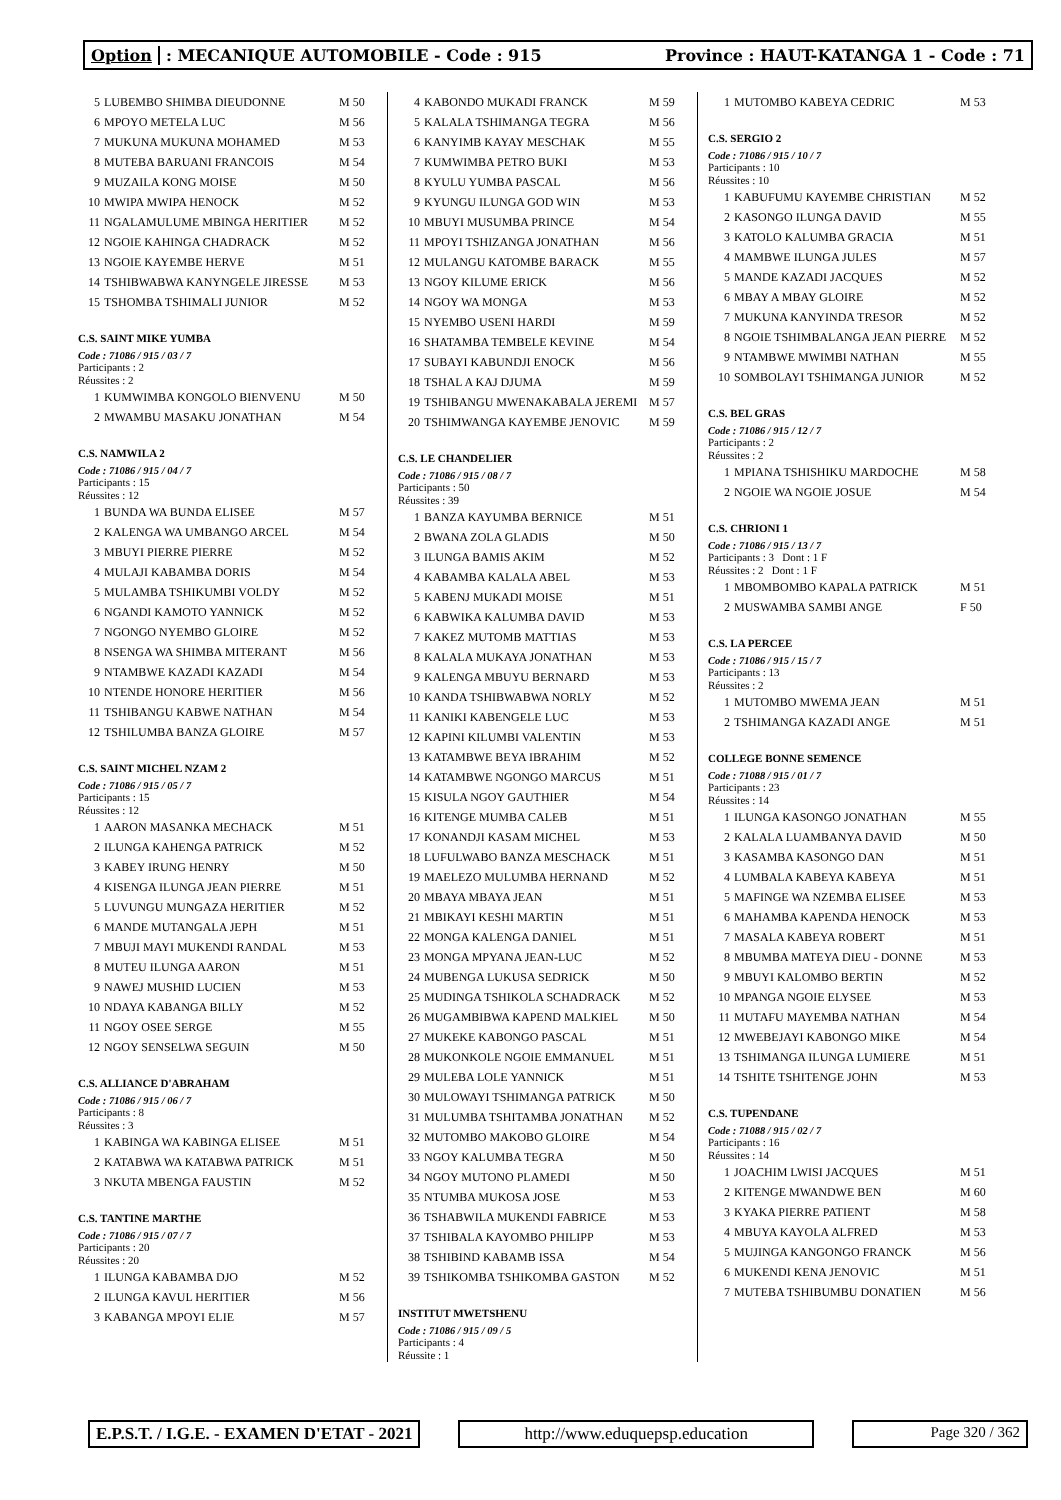Option: MECANIQUE AUTOMOBILE - Code : 915 Province : HAUT-KATANGA 1 - Code : 71
| 5 | LUBEMBO SHIMBA DIEUDONNE | M 50 |
| 6 | MPOYO METELA LUC | M 56 |
| 7 | MUKUNA MUKUNA MOHAMED | M 53 |
| 8 | MUTEBA BARUANI FRANCOIS | M 54 |
| 9 | MUZAILA KONG MOISE | M 50 |
| 10 | MWIPA MWIPA HENOCK | M 52 |
| 11 | NGALAMULUME MBINGA HERITIER | M 52 |
| 12 | NGOIE KAHINGA CHADRACK | M 52 |
| 13 | NGOIE KAYEMBE HERVE | M 51 |
| 14 | TSHIBWABWA KANYNGELE JIRESSE | M 53 |
| 15 | TSHOMBA TSHIMALI JUNIOR | M 52 |
C.S. SAINT MIKE YUMBA
Code : 71086 / 915 / 03 / 7
Participants : 2
Réussites : 2
| 1 | KUMWIMBA KONGOLO BIENVENU | M 50 |
| 2 | MWAMBU MASAKU JONATHAN | M 54 |
C.S. NAMWILA 2
Code : 71086 / 915 / 04 / 7
Participants : 15
Réussites : 12
| 1 | BUNDA WA BUNDA ELISEE | M 57 |
| 2 | KALENGA WA UMBANGO ARCEL | M 54 |
| 3 | MBUYI PIERRE PIERRE | M 52 |
| 4 | MULAJI KABAMBA DORIS | M 54 |
| 5 | MULAMBA TSHIKUMBI VOLDY | M 52 |
| 6 | NGANDI KAMOTO YANNICK | M 52 |
| 7 | NGONGO NYEMBO GLOIRE | M 52 |
| 8 | NSENGA WA SHIMBA MITERANT | M 56 |
| 9 | NTAMBWE KAZADI KAZADI | M 54 |
| 10 | NTENDE HONORE HERITIER | M 56 |
| 11 | TSHIBANGU KABWE NATHAN | M 54 |
| 12 | TSHILUMBA BANZA GLOIRE | M 57 |
C.S. SAINT MICHEL NZAM 2
Code : 71086 / 915 / 05 / 7
Participants : 15
Réussites : 12
| 1 | AARON MASANKA MECHACK | M 51 |
| 2 | ILUNGA KAHENGA PATRICK | M 52 |
| 3 | KABEY IRUNG HENRY | M 50 |
| 4 | KISENGA ILUNGA JEAN PIERRE | M 51 |
| 5 | LUVUNGU MUNGAZA HERITIER | M 52 |
| 6 | MANDE MUTANGALA JEPH | M 51 |
| 7 | MBUJI MAYI MUKENDI RANDAL | M 53 |
| 8 | MUTEU ILUNGA AARON | M 51 |
| 9 | NAWEJ MUSHID LUCIEN | M 53 |
| 10 | NDAYA KABANGA BILLY | M 52 |
| 11 | NGOY OSEE SERGE | M 55 |
| 12 | NGOY SENSELWA SEGUIN | M 50 |
C.S. ALLIANCE D'ABRAHAM
Code : 71086 / 915 / 06 / 7
Participants : 8
Réussites : 3
| 1 | KABINGA WA KABINGA ELISEE | M 51 |
| 2 | KATABWA WA KATABWA PATRICK | M 51 |
| 3 | NKUTA MBENGA FAUSTIN | M 52 |
C.S. TANTINE MARTHE
Code : 71086 / 915 / 07 / 7
Participants : 20
Réussites : 20
| 1 | ILUNGA KABAMBA DJO | M 52 |
| 2 | ILUNGA KAVUL HERITIER | M 56 |
| 3 | KABANGA MPOYI ELIE | M 57 |
| 4 | KABONDO MUKADI FRANCK | M 59 |
| 5 | KALALA TSHIMANGA TEGRA | M 56 |
| 6 | KANYIMB KAYAY MESCHAK | M 55 |
| 7 | KUMWIMBA PETRO BUKI | M 53 |
| 8 | KYULU YUMBA PASCAL | M 56 |
| 9 | KYUNGU ILUNGA GOD WIN | M 53 |
| 10 | MBUYI MUSUMBA PRINCE | M 54 |
| 11 | MPOYI TSHIZANGA JONATHAN | M 56 |
| 12 | MULANGU KATOMBE BARACK | M 55 |
| 13 | NGOY KILUME ERICK | M 56 |
| 14 | NGOY WA MONGA | M 53 |
| 15 | NYEMBO USENI HARDI | M 59 |
| 16 | SHATAMBA TEMBELE KEVINE | M 54 |
| 17 | SUBAYI KABUNDJI ENOCK | M 56 |
| 18 | TSHAL A KAJ DJUMA | M 59 |
| 19 | TSHIBANGU MWENAKABALA JEREMI | M 57 |
| 20 | TSHIMWANGA KAYEMBE JENOVIC | M 59 |
C.S. LE CHANDELIER
Code : 71086 / 915 / 08 / 7
Participants : 50
Réussites : 39
| 1 | BANZA KAYUMBA BERNICE | M 51 |
| 2 | BWANA ZOLA GLADIS | M 50 |
| 3 | ILUNGA BAMIS AKIM | M 52 |
| 4 | KABAMBA KALALA ABEL | M 53 |
| 5 | KABENJ MUKADI MOISE | M 51 |
| 6 | KABWIKA KALUMBA DAVID | M 53 |
| 7 | KAKEZ MUTOMB MATTIAS | M 53 |
| 8 | KALALA MUKAYA JONATHAN | M 53 |
| 9 | KALENGA MBUYU BERNARD | M 53 |
| 10 | KANDA TSHIBWABWA NORLY | M 52 |
| 11 | KANIKI KABENGELE LUC | M 53 |
| 12 | KAPINI KILUMBI VALENTIN | M 53 |
| 13 | KATAMBWE BEYA IBRAHIM | M 52 |
| 14 | KATAMBWE NGONGO MARCUS | M 51 |
| 15 | KISULA NGOY GAUTHIER | M 54 |
| 16 | KITENGE MUMBA CALEB | M 51 |
| 17 | KONANDJI KASAM MICHEL | M 53 |
| 18 | LUFULWABO BANZA MESCHACK | M 51 |
| 19 | MAELEZO MULUMBA HERNAND | M 52 |
| 20 | MBAYA MBAYA JEAN | M 51 |
| 21 | MBIKAYI KESHI MARTIN | M 51 |
| 22 | MONGA KALENGA DANIEL | M 51 |
| 23 | MONGA MPYANA JEAN-LUC | M 52 |
| 24 | MUBENGA LUKUSA SEDRICK | M 50 |
| 25 | MUDINGA TSHIKOLA SCHADRACK | M 52 |
| 26 | MUGAMBIBWA KAPEND MALKIEL | M 50 |
| 27 | MUKEKE KABONGO PASCAL | M 51 |
| 28 | MUKONKOLE NGOIE EMMANUEL | M 51 |
| 29 | MULEBA LOLE YANNICK | M 51 |
| 30 | MULOWAYI TSHIMANGA PATRICK | M 50 |
| 31 | MULUMBA TSHITAMBA JONATHAN | M 52 |
| 32 | MUTOMBO MAKOBO GLOIRE | M 54 |
| 33 | NGOY KALUMBA TEGRA | M 50 |
| 34 | NGOY MUTONO PLAMEDI | M 50 |
| 35 | NTUMBA MUKOSA JOSE | M 53 |
| 36 | TSHABWILA MUKENDI FABRICE | M 53 |
| 37 | TSHIBALA KAYOMBO PHILIPP | M 53 |
| 38 | TSHIBIND KABAMB ISSA | M 54 |
| 39 | TSHIKOMBA TSHIKOMBA GASTON | M 52 |
INSTITUT MWETSHENU
Code : 71086 / 915 / 09 / 5
Participants : 4
Réussite : 1
| 1 | MUTOMBO KABEYA CEDRIC | M 53 |
C.S. SERGIO 2
Code : 71086 / 915 / 10 / 7
Participants : 10
Réussites : 10
| 1 | KABUFUMU KAYEMBE CHRISTIAN | M 52 |
| 2 | KASONGO ILUNGA DAVID | M 55 |
| 3 | KATOLO KALUMBA GRACIA | M 51 |
| 4 | MAMBWE ILUNGA JULES | M 57 |
| 5 | MANDE KAZADI JACQUES | M 52 |
| 6 | MBAY A MBAY GLOIRE | M 52 |
| 7 | MUKUNA KANYINDA TRESOR | M 52 |
| 8 | NGOIE TSHIMBALANGA JEAN PIERRE | M 52 |
| 9 | NTAMBWE MWIMBI NATHAN | M 55 |
| 10 | SOMBOLAYI TSHIMANGA JUNIOR | M 52 |
C.S. BEL GRAS
Code : 71086 / 915 / 12 / 7
Participants : 2
Réussites : 2
| 1 | MPIANA TSHISHIKU MARDOCHE | M 58 |
| 2 | NGOIE WA NGOIE JOSUE | M 54 |
C.S. CHRIONI 1
Code : 71086 / 915 / 13 / 7
Participants : 3 Dont : 1 F
Réussites : 2 Dont : 1 F
| 1 | MBOMBOMBO KAPALA PATRICK | M 51 |
| 2 | MUSWAMBA SAMBI ANGE | F 50 |
C.S. LA PERCEE
Code : 71086 / 915 / 15 / 7
Participants : 13
Réussites : 2
| 1 | MUTOMBO MWEMA JEAN | M 51 |
| 2 | TSHIMANGA KAZADI ANGE | M 51 |
COLLEGE BONNE SEMENCE
Code : 71088 / 915 / 01 / 7
Participants : 23
Réussites : 14
| 1 | ILUNGA KASONGO JONATHAN | M 55 |
| 2 | KALALA LUAMBANYA DAVID | M 50 |
| 3 | KASAMBA KASONGO DAN | M 51 |
| 4 | LUMBALA KABEYA KABEYA | M 51 |
| 5 | MAFINGE WA NZEMBA ELISEE | M 53 |
| 6 | MAHAMBA KAPENDA HENOCK | M 53 |
| 7 | MASALA KABEYA ROBERT | M 51 |
| 8 | MBUMBA MATEYA DIEU - DONNE | M 53 |
| 9 | MBUYI KALOMBO BERTIN | M 52 |
| 10 | MPANGA NGOIE ELYSEE | M 53 |
| 11 | MUTAFU MAYEMBA NATHAN | M 54 |
| 12 | MWEBEJAYI KABONGO MIKE | M 54 |
| 13 | TSHIMANGA ILUNGA LUMIERE | M 51 |
| 14 | TSHITE TSHITENGE JOHN | M 53 |
C.S. TUPENDANE
Code : 71088 / 915 / 02 / 7
Participants : 16
Réussites : 14
| 1 | JOACHIM LWISI JACQUES | M 51 |
| 2 | KITENGE MWANDWE BEN | M 60 |
| 3 | KYAKA PIERRE PATIENT | M 58 |
| 4 | MBUYA KAYOLA ALFRED | M 53 |
| 5 | MUJINGA KANGONGO FRANCK | M 56 |
| 6 | MUKENDI KENA JENOVIC | M 51 |
| 7 | MUTEBA TSHIBUMBU DONATIEN | M 56 |
E.P.S.T. / I.G.E. - EXAMEN D'ETAT - 2021
http://www.eduquepsp.education Page 320 / 362